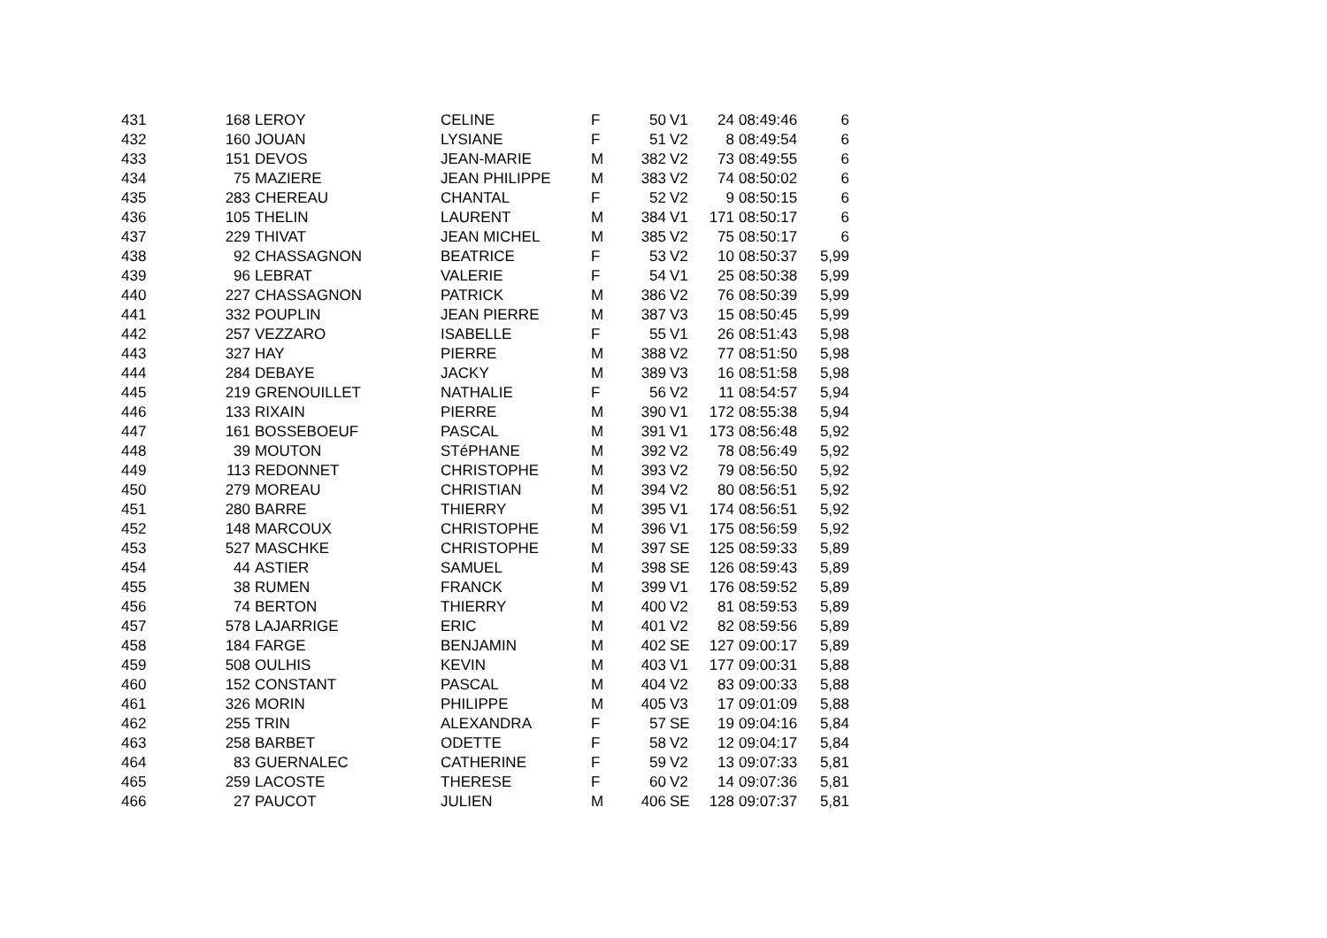| 431 | 168 | LEROY | CELINE | F | 50 | V1 | 24 | 08:49:46 | 6 |
| 432 | 160 | JOUAN | LYSIANE | F | 51 | V2 | 8 | 08:49:54 | 6 |
| 433 | 151 | DEVOS | JEAN-MARIE | M | 382 | V2 | 73 | 08:49:55 | 6 |
| 434 | 75 | MAZIERE | JEAN PHILIPPE | M | 383 | V2 | 74 | 08:50:02 | 6 |
| 435 | 283 | CHEREAU | CHANTAL | F | 52 | V2 | 9 | 08:50:15 | 6 |
| 436 | 105 | THELIN | LAURENT | M | 384 | V1 | 171 | 08:50:17 | 6 |
| 437 | 229 | THIVAT | JEAN MICHEL | M | 385 | V2 | 75 | 08:50:17 | 6 |
| 438 | 92 | CHASSAGNON | BEATRICE | F | 53 | V2 | 10 | 08:50:37 | 5,99 |
| 439 | 96 | LEBRAT | VALERIE | F | 54 | V1 | 25 | 08:50:38 | 5,99 |
| 440 | 227 | CHASSAGNON | PATRICK | M | 386 | V2 | 76 | 08:50:39 | 5,99 |
| 441 | 332 | POUPLIN | JEAN PIERRE | M | 387 | V3 | 15 | 08:50:45 | 5,99 |
| 442 | 257 | VEZZARO | ISABELLE | F | 55 | V1 | 26 | 08:51:43 | 5,98 |
| 443 | 327 | HAY | PIERRE | M | 388 | V2 | 77 | 08:51:50 | 5,98 |
| 444 | 284 | DEBAYE | JACKY | M | 389 | V3 | 16 | 08:51:58 | 5,98 |
| 445 | 219 | GRENOUILLET | NATHALIE | F | 56 | V2 | 11 | 08:54:57 | 5,94 |
| 446 | 133 | RIXAIN | PIERRE | M | 390 | V1 | 172 | 08:55:38 | 5,94 |
| 447 | 161 | BOSSEBOEUF | PASCAL | M | 391 | V1 | 173 | 08:56:48 | 5,92 |
| 448 | 39 | MOUTON | STéPHANE | M | 392 | V2 | 78 | 08:56:49 | 5,92 |
| 449 | 113 | REDONNET | CHRISTOPHE | M | 393 | V2 | 79 | 08:56:50 | 5,92 |
| 450 | 279 | MOREAU | CHRISTIAN | M | 394 | V2 | 80 | 08:56:51 | 5,92 |
| 451 | 280 | BARRE | THIERRY | M | 395 | V1 | 174 | 08:56:51 | 5,92 |
| 452 | 148 | MARCOUX | CHRISTOPHE | M | 396 | V1 | 175 | 08:56:59 | 5,92 |
| 453 | 527 | MASCHKE | CHRISTOPHE | M | 397 | SE | 125 | 08:59:33 | 5,89 |
| 454 | 44 | ASTIER | SAMUEL | M | 398 | SE | 126 | 08:59:43 | 5,89 |
| 455 | 38 | RUMEN | FRANCK | M | 399 | V1 | 176 | 08:59:52 | 5,89 |
| 456 | 74 | BERTON | THIERRY | M | 400 | V2 | 81 | 08:59:53 | 5,89 |
| 457 | 578 | LAJARRIGE | ERIC | M | 401 | V2 | 82 | 08:59:56 | 5,89 |
| 458 | 184 | FARGE | BENJAMIN | M | 402 | SE | 127 | 09:00:17 | 5,89 |
| 459 | 508 | OULHIS | KEVIN | M | 403 | V1 | 177 | 09:00:31 | 5,88 |
| 460 | 152 | CONSTANT | PASCAL | M | 404 | V2 | 83 | 09:00:33 | 5,88 |
| 461 | 326 | MORIN | PHILIPPE | M | 405 | V3 | 17 | 09:01:09 | 5,88 |
| 462 | 255 | TRIN | ALEXANDRA | F | 57 | SE | 19 | 09:04:16 | 5,84 |
| 463 | 258 | BARBET | ODETTE | F | 58 | V2 | 12 | 09:04:17 | 5,84 |
| 464 | 83 | GUERNALEC | CATHERINE | F | 59 | V2 | 13 | 09:07:33 | 5,81 |
| 465 | 259 | LACOSTE | THERESE | F | 60 | V2 | 14 | 09:07:36 | 5,81 |
| 466 | 27 | PAUCOT | JULIEN | M | 406 | SE | 128 | 09:07:37 | 5,81 |